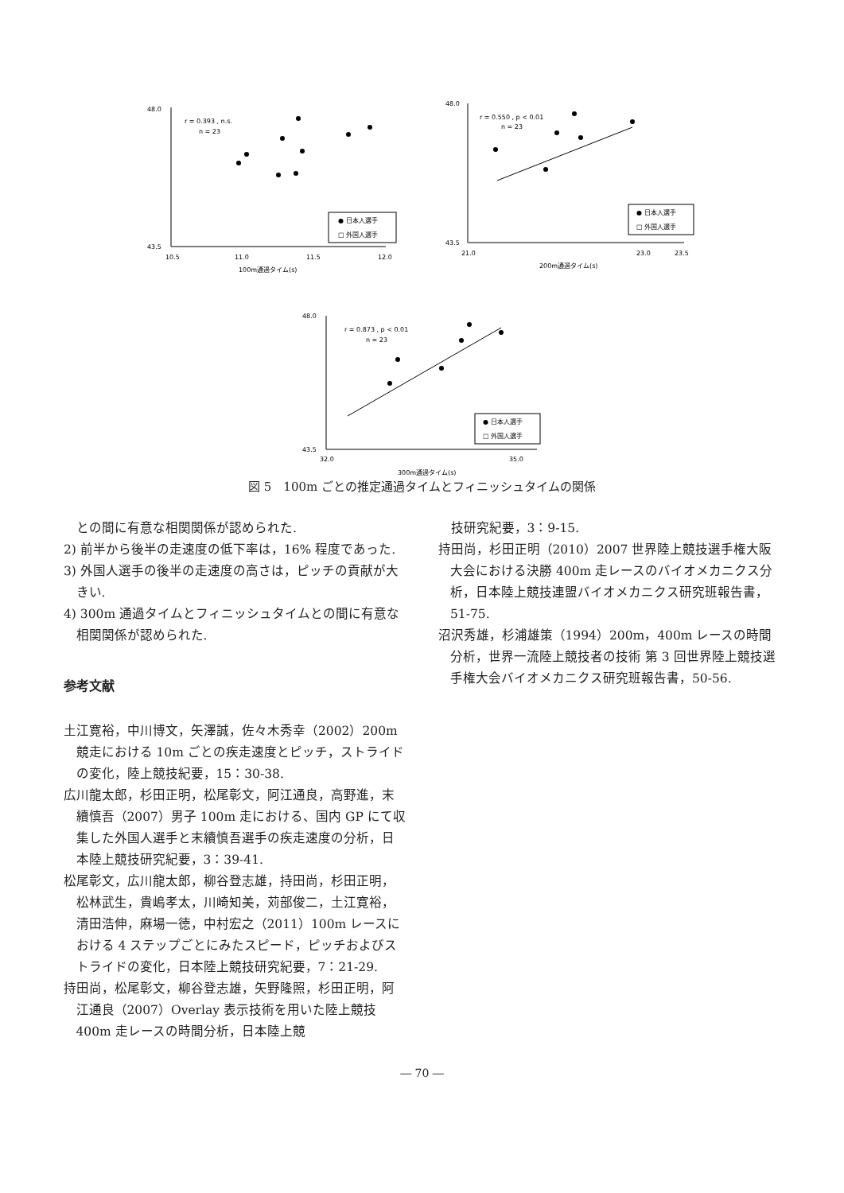r = 0.393 , n.s.
n = 23
48.0
43.5
10.5
11.0
11.5
12.0
100m通過タイム(s)
● 日本人選手
□ 外国人選手
r = 0.550 , p < 0.01
n = 23
48.0
43.5
21.0
23.0
23.5
200m通過タイム(s)
● 日本人選手
□ 外国人選手
r = 0.873 , p < 0.01
n = 23
48.0
43.5
32.0
35.0
300m通過タイム(s)
● 日本人選手
□ 外国人選手
図 5　100m ごとの推定通過タイムとフィニッシュタイムの関係
　との間に有意な相関関係が認められた.
2) 前半から後半の走速度の低下率は，16% 程度であった.
3) 外国人選手の後半の走速度の高さは，ピッチの貢献が大きい.
4) 300m 通過タイムとフィニッシュタイムとの間に有意な相関関係が認められた.
参考文献
土江寛裕，中川博文，矢澤誠，佐々木秀幸（2002）200m 競走における 10m ごとの疾走速度とピッチ，ストライドの変化，陸上競技紀要，15：30-38.
広川龍太郎，杉田正明，松尾彰文，阿江通良，高野進，末續慎吾（2007）男子 100m 走における、国内 GP にて収集した外国人選手と末續慎吾選手の疾走速度の分析，日本陸上競技研究紀要，3：39-41.
松尾彰文，広川龍太郎，柳谷登志雄，持田尚，杉田正明，松林武生，貴嶋孝太，川崎知美，苅部俊二，土江寛裕，清田浩伸，麻場一徳，中村宏之（2011）100m レースにおける 4 ステップごとにみたスピード，ピッチおよびストライドの変化，日本陸上競技研究紀要，7：21-29.
持田尚，松尾彰文，柳谷登志雄，矢野隆照，杉田正明，阿江通良（2007）Overlay 表示技術を用いた陸上競技 400m 走レースの時間分析，日本陸上競
　技研究紀要，3：9-15.
持田尚，杉田正明（2010）2007 世界陸上競技選手権大阪大会における決勝 400m 走レースのバイオメカニクス分析，日本陸上競技連盟バイオメカニクス研究班報告書，51-75.
沼沢秀雄，杉浦雄策（1994）200m，400m レースの時間分析，世界一流陸上競技者の技術 第 3 回世界陸上競技選手権大会バイオメカニクス研究班報告書，50-56.
― 70 ―